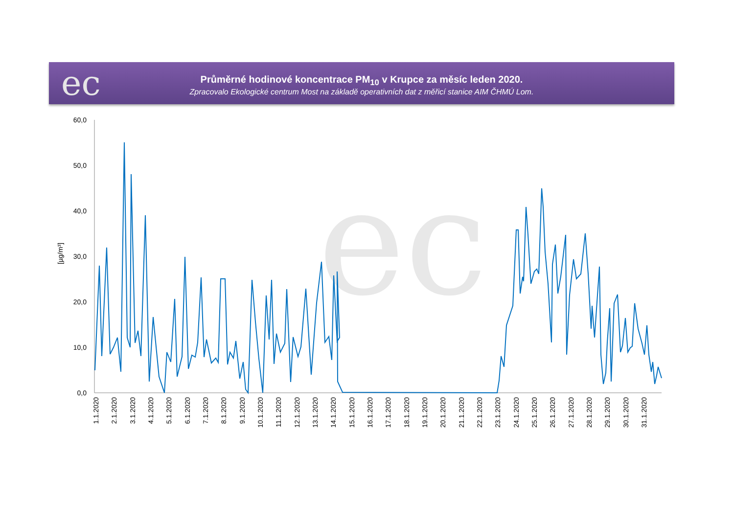ec
Průměrné hodinové koncentrace PM<sub>10</sub> v Krupce za měsíc leden 2020.
Zpracovalo Ekologické centrum Most na základě operativních dat z měřicí stanice AIM ČHMÚ Lom.
ec
60,0
50,0
40,0
30,0
20,0
10,0
0,0
[µg/m³]
1.1.2020
2.1.2020
3.1.2020
4.1.2020
5.1.2020
6.1.2020
7.1.2020
8.1.2020
9.1.2020
10.1.2020
11.1.2020
12.1.2020
13.1.2020
14.1.2020
15.1.2020
16.1.2020
17.1.2020
18.1.2020
19.1.2020
20.1.2020
21.1.2020
22.1.2020
23.1.2020
24.1.2020
25.1.2020
26.1.2020
27.1.2020
28.1.2020
29.1.2020
30.1.2020
31.1.2020